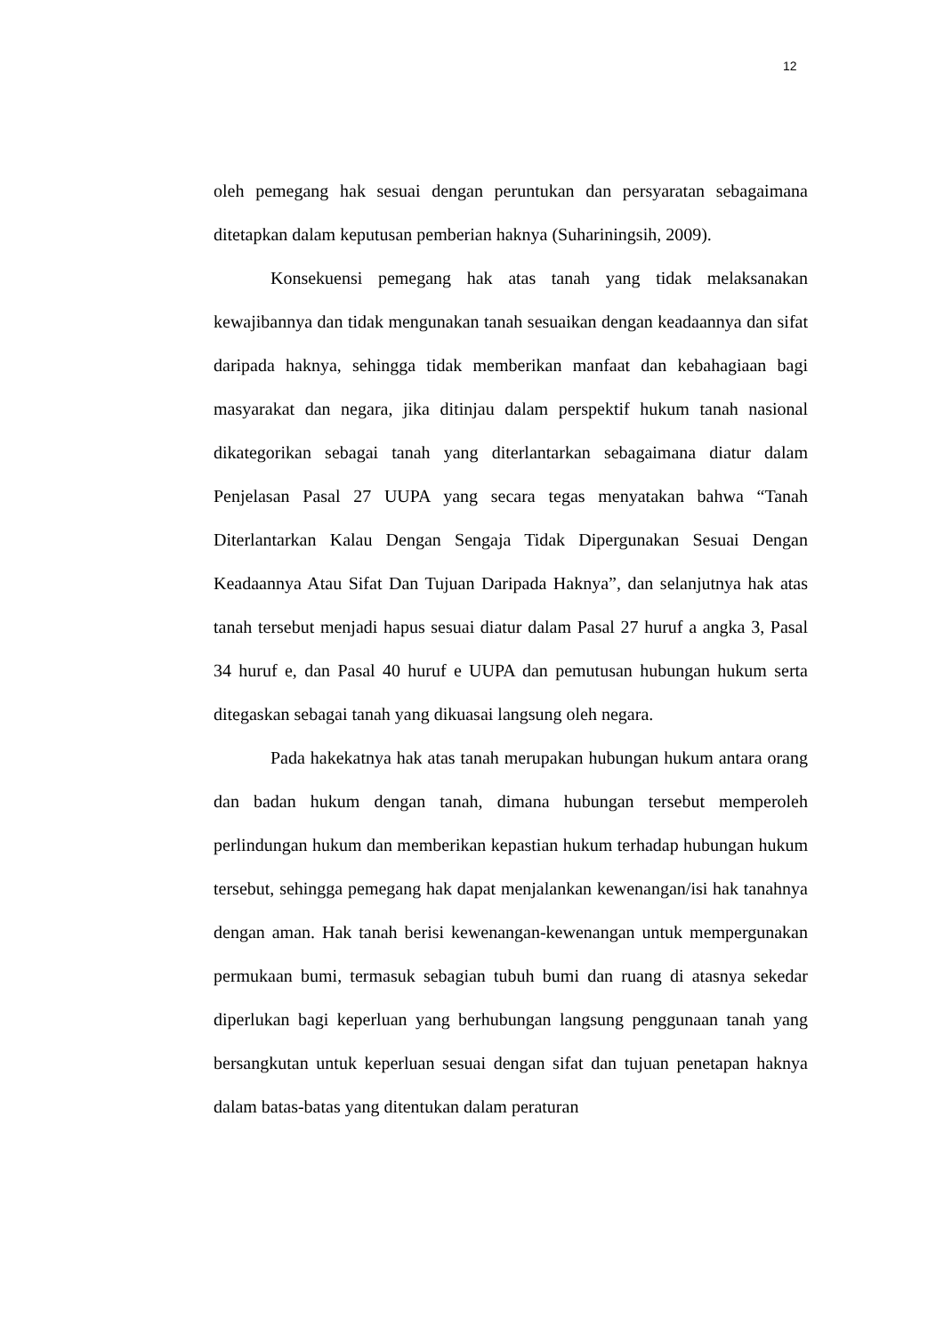12
oleh pemegang hak sesuai dengan peruntukan dan persyaratan sebagaimana ditetapkan dalam keputusan pemberian haknya (Suhariningsih, 2009).
Konsekuensi pemegang hak atas tanah yang tidak melaksanakan kewajibannya dan tidak mengunakan tanah sesuaikan dengan keadaannya dan sifat daripada haknya, sehingga tidak memberikan manfaat dan kebahagiaan bagi masyarakat dan negara, jika ditinjau dalam perspektif hukum tanah nasional dikategorikan sebagai tanah yang diterlantarkan sebagaimana diatur dalam Penjelasan Pasal 27 UUPA yang secara tegas menyatakan bahwa “Tanah Diterlantarkan Kalau Dengan Sengaja Tidak Dipergunakan Sesuai Dengan Keadaannya Atau Sifat Dan Tujuan Daripada Haknya”, dan selanjutnya hak atas tanah tersebut menjadi hapus sesuai diatur dalam Pasal 27 huruf a angka 3, Pasal 34 huruf e, dan Pasal 40 huruf e UUPA dan pemutusan hubungan hukum serta ditegaskan sebagai tanah yang dikuasai langsung oleh negara.
Pada hakekatnya hak atas tanah merupakan hubungan hukum antara orang dan badan hukum dengan tanah, dimana hubungan tersebut memperoleh perlindungan hukum dan memberikan kepastian hukum terhadap hubungan hukum tersebut, sehingga pemegang hak dapat menjalankan kewenangan/isi hak tanahnya dengan aman. Hak tanah berisi kewenangan-kewenangan untuk mempergunakan permukaan bumi, termasuk sebagian tubuh bumi dan ruang di atasnya sekedar diperlukan bagi keperluan yang berhubungan langsung penggunaan tanah yang bersangkutan untuk keperluan sesuai dengan sifat dan tujuan penetapan haknya dalam batas-batas yang ditentukan dalam peraturan